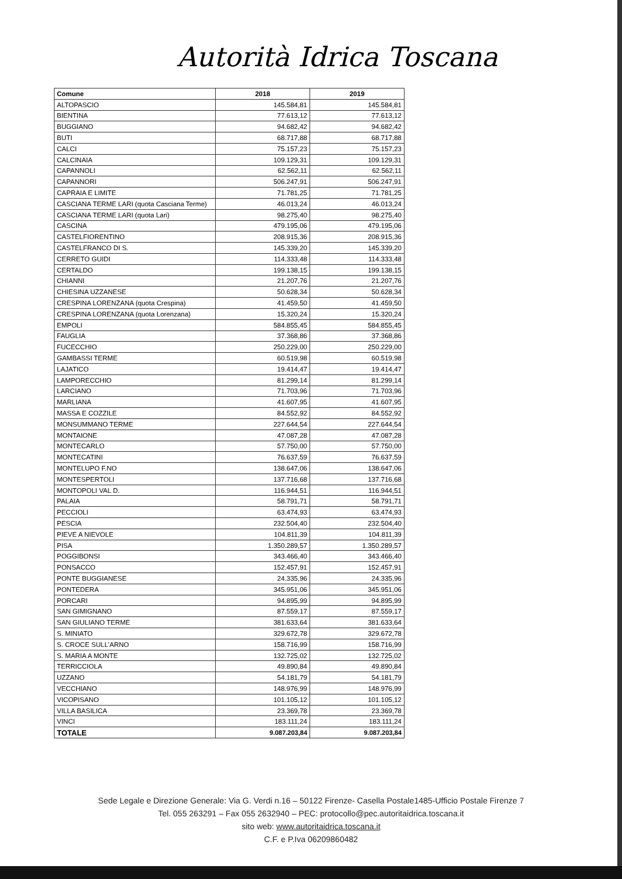Autorità Idrica Toscana
| Comune | 2018 | 2019 |
| --- | --- | --- |
| ALTOPASCIO | 145.584,81 | 145.584,81 |
| BIENTINA | 77.613,12 | 77.613,12 |
| BUGGIANO | 94.682,42 | 94.682,42 |
| BUTI | 68.717,88 | 68.717,88 |
| CALCI | 75.157,23 | 75.157,23 |
| CALCINAIA | 109.129,31 | 109.129,31 |
| CAPANNOLI | 62.562,11 | 62.562,11 |
| CAPANNORI | 506.247,91 | 506.247,91 |
| CAPRAIA E LIMITE | 71.781,25 | 71.781,25 |
| CASCIANA TERME LARI (quota Casciana Terme) | 46.013,24 | 46.013,24 |
| CASCIANA TERME LARI (quota Lari) | 98.275,40 | 98.275,40 |
| CASCINA | 479.195,06 | 479.195,06 |
| CASTELFIORENTINO | 208.915,36 | 208.915,36 |
| CASTELFRANCO DI S. | 145.339,20 | 145.339,20 |
| CERRETO GUIDI | 114.333,48 | 114.333,48 |
| CERTALDO | 199.138,15 | 199.138,15 |
| CHIANNI | 21.207,76 | 21.207,76 |
| CHIESINA UZZANESE | 50.628,34 | 50.628,34 |
| CRESPINA LORENZANA (quota Crespina) | 41.459,50 | 41.459,50 |
| CRESPINA LORENZANA (quota Lorenzana) | 15.320,24 | 15.320,24 |
| EMPOLI | 584.855,45 | 584.855,45 |
| FAUGLIA | 37.368,86 | 37.368,86 |
| FUCECCHIO | 250.229,00 | 250.229,00 |
| GAMBASSI TERME | 60.519,98 | 60.519,98 |
| LAJATICO | 19.414,47 | 19.414,47 |
| LAMPORECCHIO | 81.299,14 | 81.299,14 |
| LARCIANO | 71.703,96 | 71.703,96 |
| MARLIANA | 41.607,95 | 41.607,95 |
| MASSA E COZZILE | 84.552,92 | 84.552,92 |
| MONSUMMANO TERME | 227.644,54 | 227.644,54 |
| MONTAIONE | 47.087,28 | 47.087,28 |
| MONTECARLO | 57.750,00 | 57.750,00 |
| MONTECATINI | 76.637,59 | 76.637,59 |
| MONTELUPO F.NO | 138.647,06 | 138.647,06 |
| MONTESPERTOLI | 137.716,68 | 137.716,68 |
| MONTOPOLI VAL D. | 116.944,51 | 116.944,51 |
| PALAIA | 58.791,71 | 58.791,71 |
| PECCIOLI | 63.474,93 | 63.474,93 |
| PESCIA | 232.504,40 | 232.504,40 |
| PIEVE A NIEVOLE | 104.811,39 | 104.811,39 |
| PISA | 1.350.289,57 | 1.350.289,57 |
| POGGIBONSI | 343.466,40 | 343.466,40 |
| PONSACCO | 152.457,91 | 152.457,91 |
| PONTE BUGGIANESE | 24.335,96 | 24.335,96 |
| PONTEDERA | 345.951,06 | 345.951,06 |
| PORCARI | 94.895,99 | 94.895,99 |
| SAN GIMIGNANO | 87.559,17 | 87.559,17 |
| SAN GIULIANO TERME | 381.633,64 | 381.633,64 |
| S. MINIATO | 329.672,78 | 329.672,78 |
| S. CROCE SULL'ARNO | 158.716,99 | 158.716,99 |
| S. MARIA A MONTE | 132.725,02 | 132.725,02 |
| TERRICCIOLA | 49.890,84 | 49.890,84 |
| UZZANO | 54.181,79 | 54.181,79 |
| VECCHIANO | 148.976,99 | 148.976,99 |
| VICOPISANO | 101.105,12 | 101.105,12 |
| VILLA BASILICA | 23.369,78 | 23.369,78 |
| VINCI | 183.111,24 | 183.111,24 |
| TOTALE | 9.087.203,84 | 9.087.203,84 |
Sede Legale e Direzione Generale: Via G. Verdi n.16 – 50122 Firenze- Casella Postale1485-Ufficio Postale Firenze 7
Tel. 055 263291 – Fax 055 2632940 – PEC: protocollo@pec.autoritaidrica.toscana.it
sito web: www.autoritaidrica.toscana.it
C.F. e P.Iva 06209860482